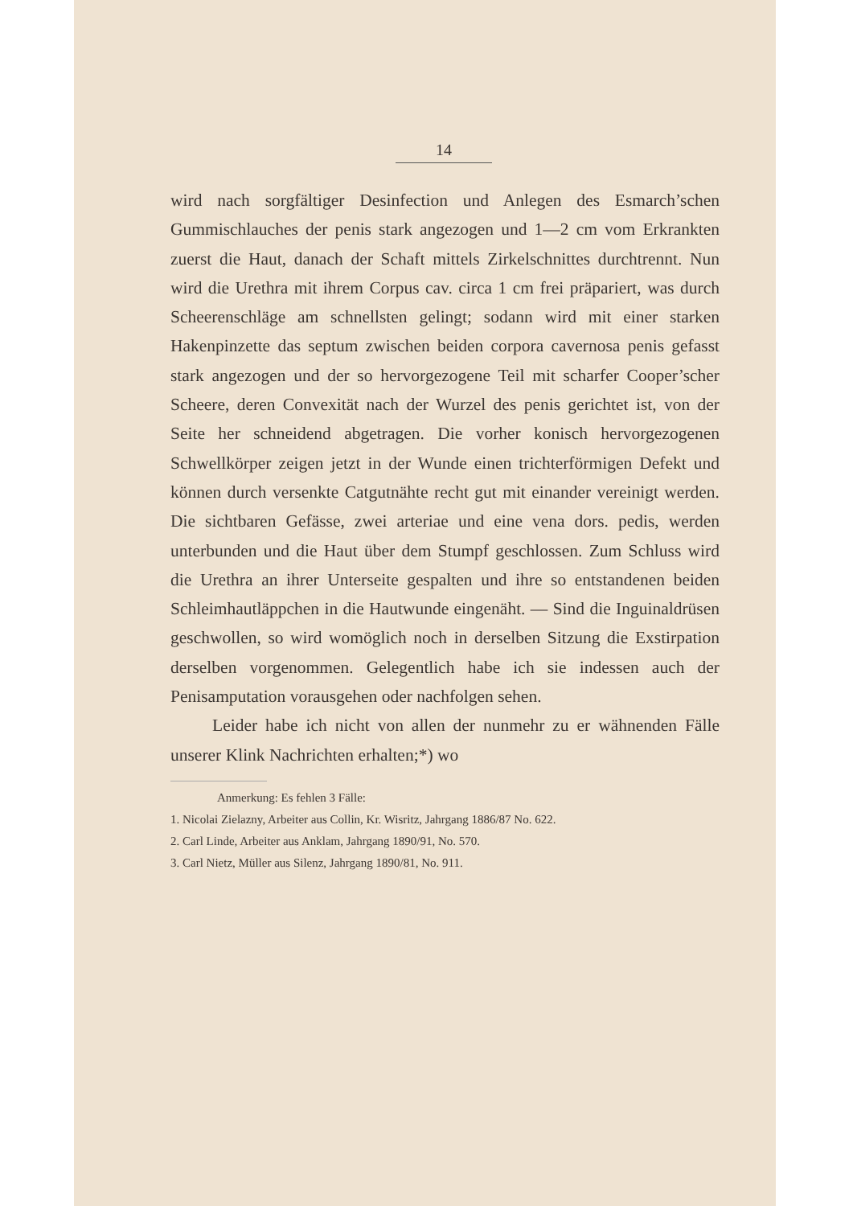14
wird nach sorgfältiger Desinfection und Anlegen des Esmarch’schen Gummischlauches der penis stark angezogen und 1—2 cm vom Erkrankten zuerst die Haut, danach der Schaft mittels Zirkelschnittes durchtrennt. Nun wird die Urethra mit ihrem Corpus cav. circa 1 cm frei präpariert, was durch Scheerenschläge am schnellsten gelingt; sodann wird mit einer starken Hakenpinzette das septum zwischen beiden corpora cavernosa penis gefasst stark angezogen und der so hervorgezogene Teil mit scharfer Cooper’scher Scheere, deren Convexität nach der Wurzel des penis gerichtet ist, von der Seite her schneidend abgetragen. Die vorher konisch hervorgezogenen Schwellkörper zeigen jetzt in der Wunde einen trichterförmigen Defekt und können durch versenkte Catgutnähte recht gut mit einander vereinigt werden. Die sichtbaren Gefässe, zwei arteriae und eine vena dors. pedis, werden unterbunden und die Haut über dem Stumpf geschlossen. Zum Schluss wird die Urethra an ihrer Unterseite gespalten und ihre so entstandenen beiden Schleimhautläppchen in die Hautwunde eingenäht. — Sind die Inguinaldrüsen geschwollen, so wird womöglich noch in derselben Sitzung die Exstirpation derselben vorgenommen. Gelegentlich habe ich sie indessen auch der Penisamputation vorausgehen oder nachfolgen sehen.
Leider habe ich nicht von allen der nunmehr zu er wähnenden Fälle unserer Klink Nachrichten erhalten;*) wo
Anmerkung: Es fehlen 3 Fälle:
1. Nicolai Zielazny, Arbeiter aus Collin, Kr. Wisritz, Jahrgang 1886/87 No. 622.
2. Carl Linde, Arbeiter aus Anklam, Jahrgang 1890/91, No. 570.
3. Carl Nietz, Müller aus Silenz, Jahrgang 1890/81, No. 911.